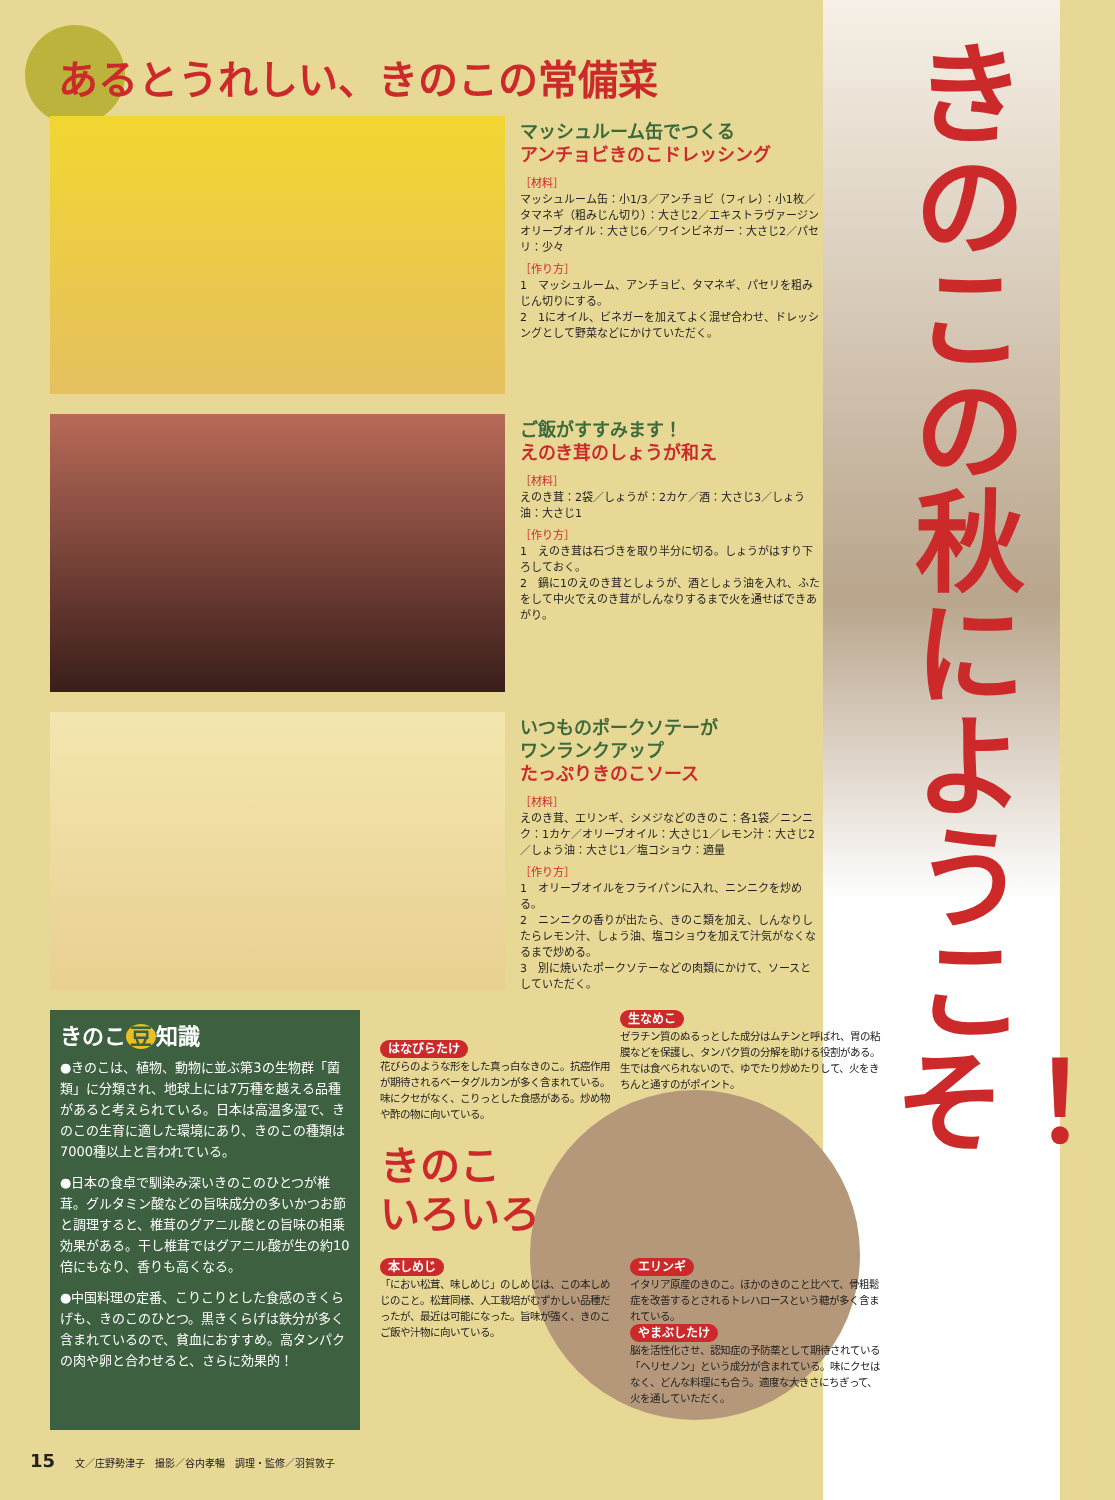きのこの秋にようこそ！
あるとうれしい、きのこの常備菜
マッシュルーム缶でつくる
アンチョビきのこドレッシング
［材料］
マッシュルーム缶：小1/3／アンチョビ（フィレ）：小1枚／タマネギ（粗みじん切り）：大さじ2／エキストラヴァージンオリーブオイル：大さじ6／ワインビネガー：大さじ2／パセリ：少々
［作り方］
1　マッシュルーム、アンチョビ、タマネギ、パセリを粗みじん切りにする。
2　1にオイル、ビネガーを加えてよく混ぜ合わせ、ドレッシングとして野菜などにかけていただく。
ご飯がすすみます！
えのき茸のしょうが和え
［材料］
えのき茸：2袋／しょうが：2カケ／酒：大さじ3／しょう油：大さじ1
［作り方］
1　えのき茸は石づきを取り半分に切る。しょうがはすり下ろしておく。
2　鍋に1のえのき茸としょうが、酒としょう油を入れ、ふたをして中火でえのき茸がしんなりするまで火を通せばできあがり。
いつものポークソテーが
ワンランクアップ
たっぷりきのこソース
［材料］
えのき茸、エリンギ、シメジなどのきのこ：各1袋／ニンニク：1カケ／オリーブオイル：大さじ1／レモン汁：大さじ2／しょう油：大さじ1／塩コショウ：適量
［作り方］
1　オリーブオイルをフライパンに入れ、ニンニクを炒める。
2　ニンニクの香りが出たら、きのこ類を加え、しんなりしたらレモン汁、しょう油、塩コショウを加えて汁気がなくなるまで炒める。
3　別に焼いたポークソテーなどの肉類にかけて、ソースとしていただく。
きのこ 豆 知識
●きのこは、植物、動物に並ぶ第3の生物群「菌類」に分類され、地球上には7万種を越える品種があると考えられている。日本は高温多湿で、きのこの生育に適した環境にあり、きのこの種類は7000種以上と言われている。
●日本の食卓で馴染み深いきのこのひとつが椎茸。グルタミン酸などの旨味成分の多いかつお節と調理すると、椎茸のグアニル酸との旨味の相乗効果がある。干し椎茸ではグアニル酸が生の約10倍にもなり、香りも高くなる。
●中国料理の定番、こりこりとした食感のきくらげも、きのこのひとつ。黒きくらげは鉄分が多く含まれているので、貧血におすすめ。高タンパクの肉や卵と合わせると、さらに効果的！
はなびらたけ
花びらのような形をした真っ白なきのこ。抗癌作用が期待されるベータグルカンが多く含まれている。味にクセがなく、こりっとした食感がある。炒め物や酢の物に向いている。
生なめこ
ゼラチン質のぬるっとした成分はムチンと呼ばれ、胃の粘膜などを保護し、タンパク質の分解を助ける役割がある。生では食べられないので、ゆでたり炒めたりして、火をきちんと通すのがポイント。
きのこ
いろいろ
本しめじ
「におい松茸、味しめじ」のしめじは、この本しめじのこと。松茸同様、人工栽培がむずかしい品種だったが、最近は可能になった。旨味が強く、きのこご飯や汁物に向いている。
エリンギ
イタリア原産のきのこ。ほかのきのこと比べて、骨粗鬆症を改善するとされるトレハロースという糖が多く含まれている。
やまぶしたけ
脳を活性化させ、認知症の予防薬として期待されている「ヘリセノン」という成分が含まれている。味にクセはなく、どんな料理にも合う。適度な大きさにちぎって、火を通していただく。
15 文／庄野勢津子　撮影／谷内孝暢　調理・監修／羽賀敦子